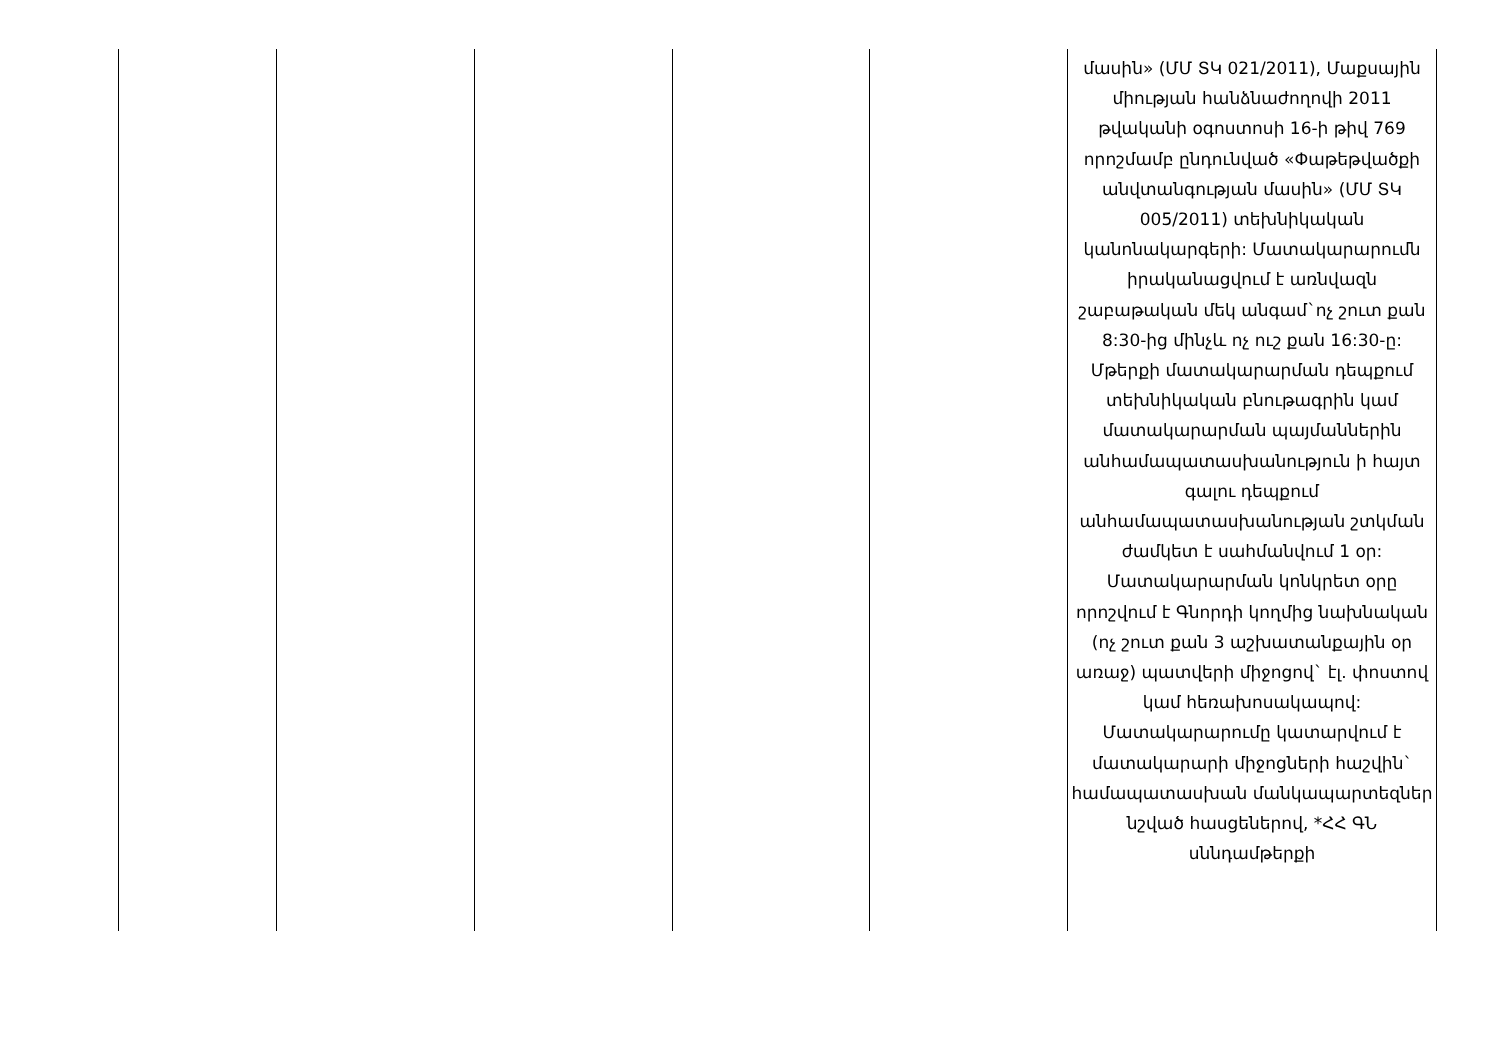| | | | | | մասին» (ՄՄ ՏԿ 021/2011), Մաքսային միության հանձնաժողովի 2011 թվականի օգոստոսի 16-ի թիվ 769 որոշմամբ ընդունված «Փաթեթվածքի անվտանգության մասին» (ՄՄ ՏԿ 005/2011) տեխնիկական կանոնակարգերի: Մատակարարումն իրականացվում է առնվազն շաբաթական մեկ անգամ`ոչ շուտ քան 8:30-ից մինչև ոչ ուշ քան 16:30-ը: Մթերքի մատակարարման դեպքում տեխնիկական բնութագրին կամ մատակարարման պայմաններին անհամապատասխանություն ի հայտ գալու դեպքում անհամապատասխանության շտկման ժամկետ է սահմանվում 1 օր: Մատակարարման կոնկրետ օրը որոշվում է Գնորդի կողմից նախնական (ոչ շուտ քան 3 աշխատանքային օր առաջ) պատվերի միջոցով` էլ. փոստով կամ հեռախոսակապով: Մատակարարումը կատարվում է մատակարարի միջոցների հաշվին` համապատասխան մանկապարտեզներ նշված հասցեներով, *ՀՀ ԳՆ սննդամթերքի |